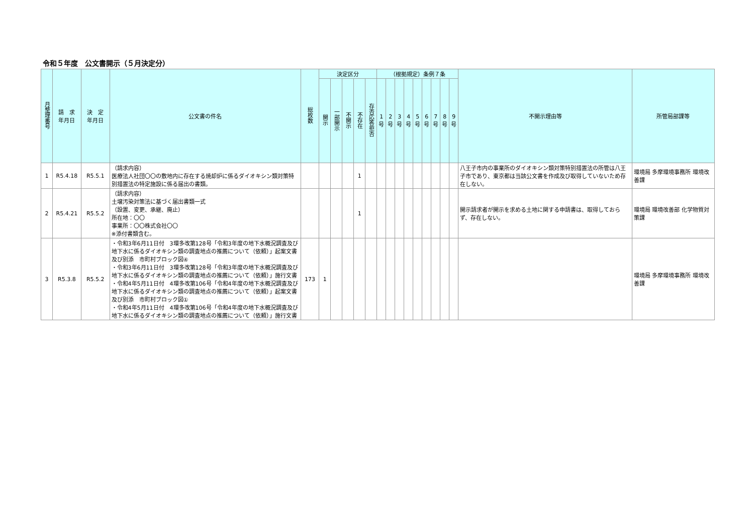令和５年度　公文書開示（５月決定分）
| 月整理番号 | 請 求 年月日 | 決 定 年月日 | 公文書の件名 | 総枚数 | 決定区分 | | | | | （根拠規定）条例７条 | | | | | | | | | 不開示理由等 | 所管局部課等 |
| --- | --- | --- | --- | --- | --- | --- | --- | --- | --- | --- | --- | --- | --- | --- | --- | --- | --- | --- | --- | --- |
| | | | | | 開示 | 一部開示 | 不開示 | 不存在 | 存否応答拒否 | 1 号 | 2 号 | 3 号 | 4 号 | 5 号 | 6 号 | 7 号 | 8 号 | 9 号 | | |
| 1 | R5.4.18 | R5.5.1 | （請求内容） 医療法人社団〇〇の敷地内に存在する焼却炉に係るダイオキシン類対策特別措置法の特定施設に係る届出の書類。 | | | | | 1 | | | | | | | | | | | 八王子市内の事業所のダイオキシン類対策特別措置法の所管は八王子市であり、東京都は当該公文書を作成及び取得していないため存在しない。 | 環境局 多摩環境事務所 環境改善課 |
| 2 | R5.4.21 | R5.5.2 | （請求内容） 土壌汚染対策法に基づく届出書類一式 （設置、変更、承継、廃止） 所在地：〇〇 事業所：〇〇株式会社〇〇 ※添付書類含む。 | | | | | 1 | | | | | | | | | | | 開示請求者が開示を求める土地に関する申請書は、取得しておらず、存在しない。 | 環境局 環境改善部 化学物質対策課 |
| 3 | R5.3.8 | R5.5.2 | ・令和3年6月11日付 3環多改第128号「令和3年度の地下水概況調査及び地下水に係るダイオキシン類の調査地点の推薦について（依頼）」起案文書及び別添 市町村ブロック図④ ・令和3年6月11日付 3環多改第128号「令和3年度の地下水概況調査及び地下水に係るダイオキシン類の調査地点の推薦について（依頼）」施行文書 ・令和4年5月11日付 4環多改第106号「令和4年度の地下水概況調査及び地下水に係るダイオキシン類の調査地点の推薦について（依頼）」起案文書及び別添 市町村ブロック図① ・令和4年5月11日付 4環多改第106号「令和4年度の地下水概況調査及び地下水に係るダイオキシン類の調査地点の推薦について（依頼）」施行文書 | 173 | 1 | | | | | | | | | | | | | | | 環境局 多摩環境事務所 環境改善課 |